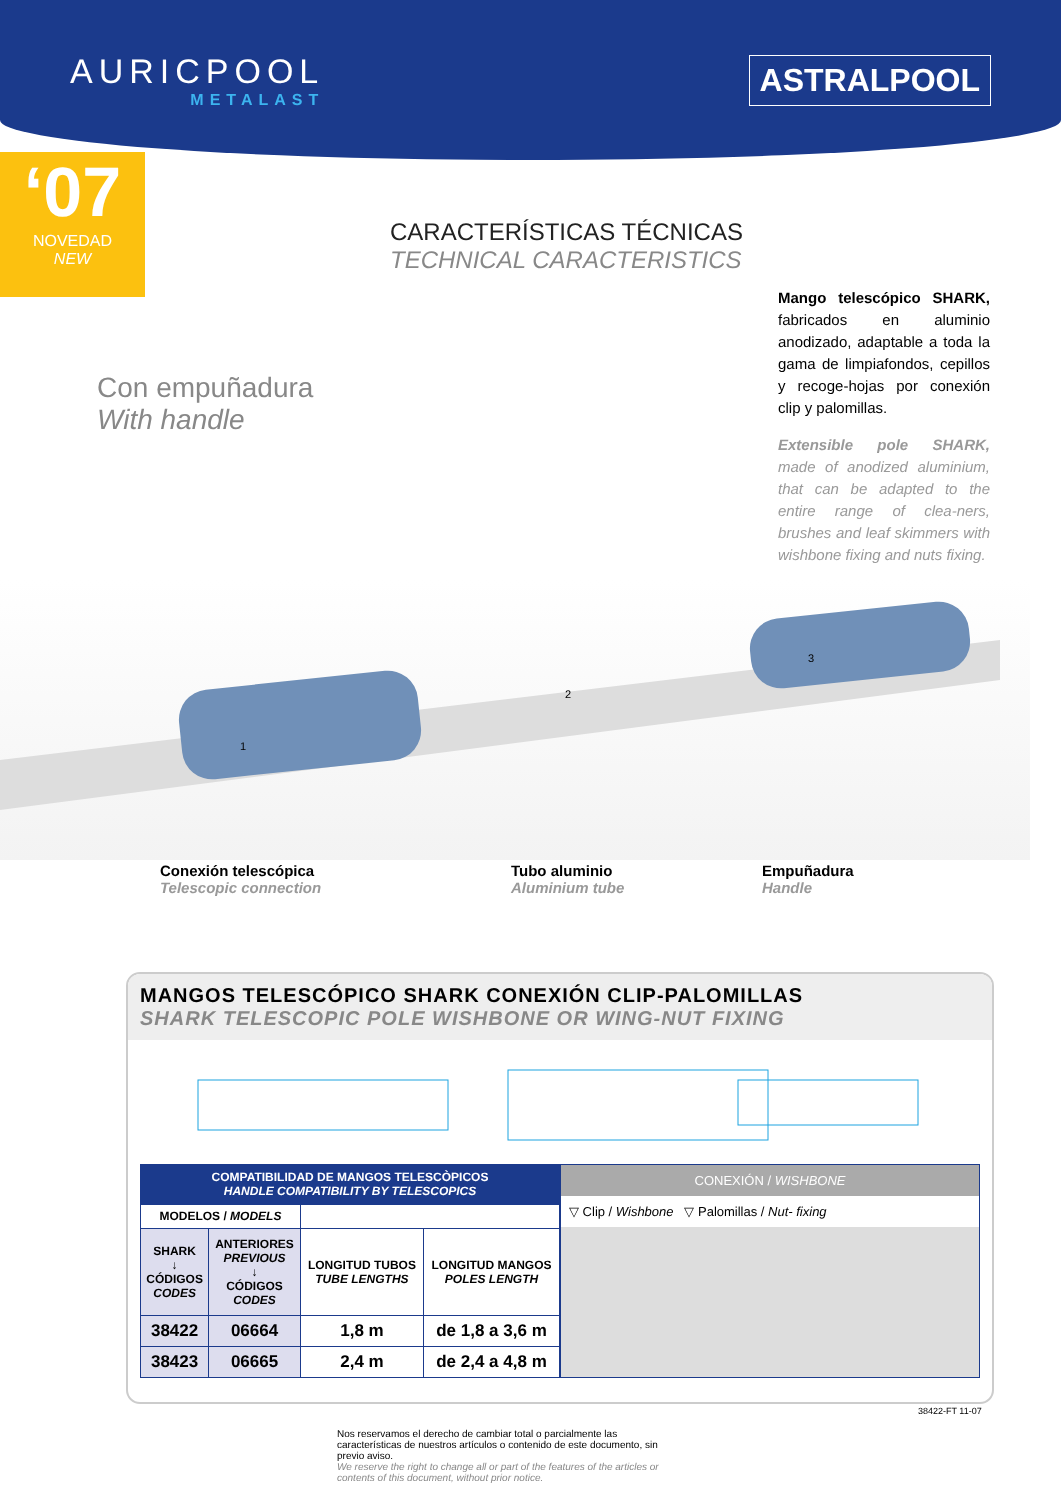AURICPOOL
METALAST
ASTRALPOOL
‘07
NOVEDAD
NEW
CARACTERÍSTICAS TÉCNICAS
TECHNICAL CARACTERISTICS
Mango telescópico SHARK, fabricados en aluminio anodizado, adaptable a toda la gama de limpiafondos, cepillos y recoge-hojas por conexión clip y palomillas.
Extensible pole SHARK, made of anodized aluminium, that can be adapted to the entire range of clea-ners, brushes and leaf skimmers with wishbone fixing and nuts fixing.
Con empuñadura
With handle
1
2
3
Conexión telescópica
Telescopic connection
Tubo aluminio
Aluminium tube
Empuñadura
Handle
MANGOS TELESCÓPICO SHARK CONEXIÓN CLIP-PALOMILLAS
SHARK TELESCOPIC POLE WISHBONE OR WING-NUT FIXING
| COMPATIBILIDAD DE MANGOS TELESCÒPICOS HANDLE COMPATIBILITY BY TELESCOPICS | | | |
| --- | --- | --- | --- |
| MODELOS / MODELS | | | |
| SHARK ↓ CÓDIGOS CODES | ANTERIORES PREVIOUS ↓ CÓDIGOS CODES | LONGITUD TUBOS TUBE LENGTHS | LONGITUD MANGOS POLES LENGTH |
| 38422 | 06664 | 1,8 m | de 1,8 a 3,6 m |
| 38423 | 06665 | 2,4 m | de 2,4 a 4,8 m |
CONEXIÓN / WISHBONE
▽ Clip / Wishbone ▽ Palomillas / Nut- fixing
38422-FT 11-07
Nos reservamos el derecho de cambiar total o parcialmente las características de nuestros artículos o contenido de este documento, sin previo aviso.
We reserve the right to change all or part of the features of the articles or contents of this document, without prior notice.